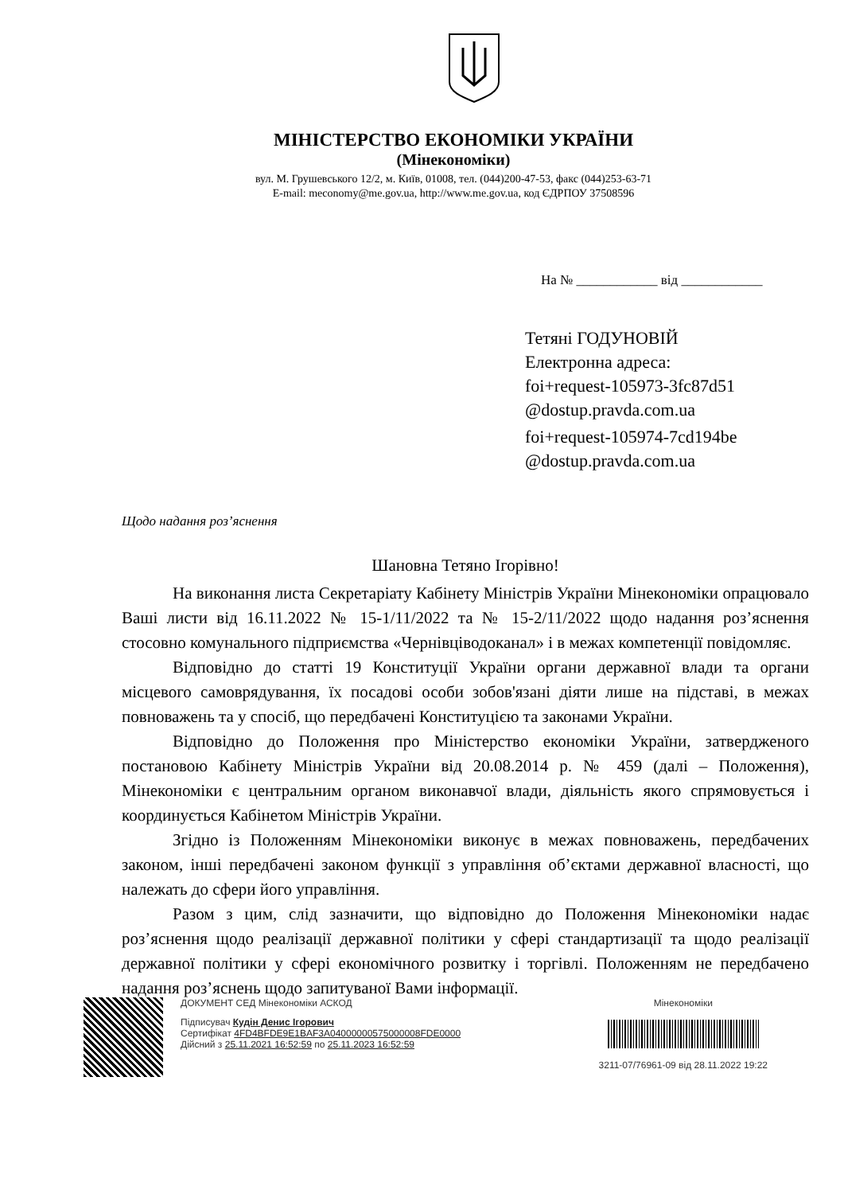МІНІСТЕРСТВО ЕКОНОМІКИ УКРАЇНИ
(Мінекономіки)
вул. М. Грушевського 12/2, м. Київ, 01008, тел. (044)200-47-53, факс (044)253-63-71
E-mail: meconomy@me.gov.ua, http://www.me.gov.ua, код ЄДРПОУ 37508596
На № ____________ від ____________
Тетяні ГОДУНОВІЙ
Електронна адреса:
foi+request-105973-3fc87d51
@dostup.pravda.com.ua
foi+request-105974-7cd194be
@dostup.pravda.com.ua
Щодо надання роз’яснення
Шановна Тетяно Ігорівно!
На виконання листа Секретаріату Кабінету Міністрів України Мінекономіки опрацювало Ваші листи від 16.11.2022 № 15-1/11/2022 та № 15-2/11/2022 щодо надання роз’яснення стосовно комунального підприємства «Чернівціводоканал» і в межах компетенції повідомляє.
Відповідно до статті 19 Конституції України органи державної влади та органи місцевого самоврядування, їх посадові особи зобов'язані діяти лише на підставі, в межах повноважень та у спосіб, що передбачені Конституцією та законами України.
Відповідно до Положення про Міністерство економіки України, затвердженого постановою Кабінету Міністрів України від 20.08.2014 р. № 459 (далі – Положення), Мінекономіки є центральним органом виконавчої влади, діяльність якого спрямовується і координується Кабінетом Міністрів України.
Згідно із Положенням Мінекономіки виконує в межах повноважень, передбачених законом, інші передбачені законом функції з управління об’єктами державної власності, що належать до сфери його управління.
Разом з цим, слід зазначити, що відповідно до Положення Мінекономіки надає роз’яснення щодо реалізації державної політики у сфері стандартизації та щодо реалізації державної політики у сфері економічного розвитку і торгівлі. Положенням не передбачено надання роз’яснень щодо запитуваної Вами інформації.
ДОКУМЕНТ СЕД Мінекономіки АСКОД
Підписувач Кудін Денис Ігорович
Сертифікат 4FD4BFDE9E1BAF3A04000000575000008FDE0000
Дійсний з 25.11.2021 16:52:59 по 25.11.2023 16:52:59
Мінекономіки
3211-07/76961-09 від 28.11.2022 19:22